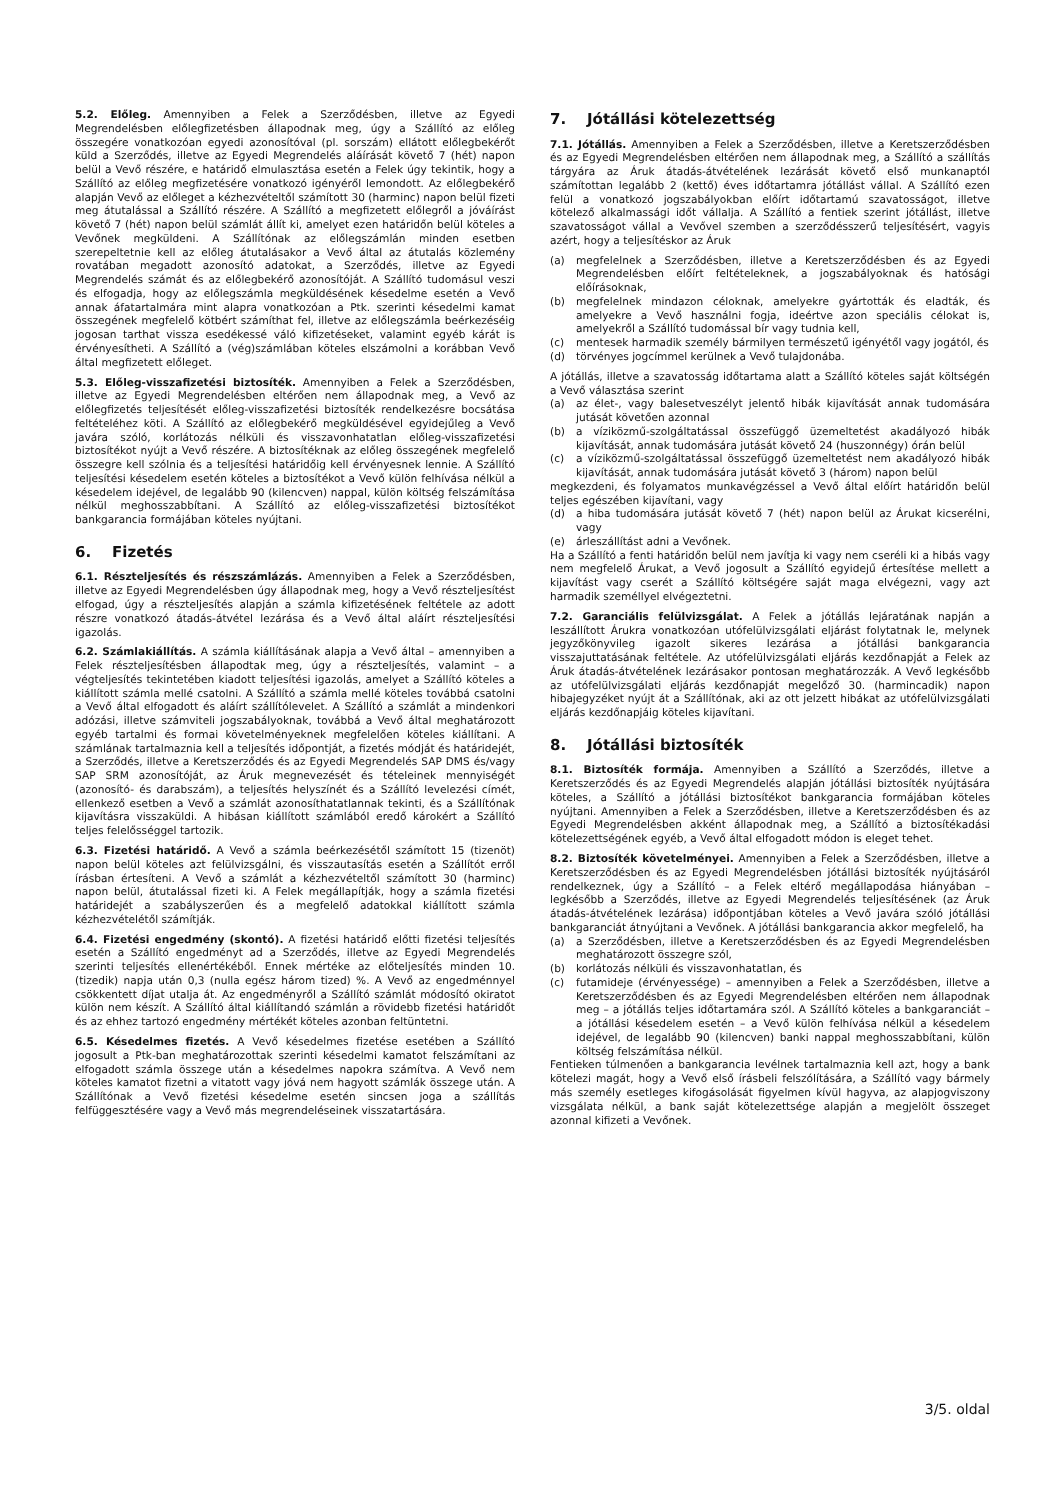5.2. Előleg. Amennyiben a Felek a Szerződésben, illetve az Egyedi Megrendelésben előlegfizetésben állapodnak meg, úgy a Szállító az előleg összegére vonatkozóan egyedi azonosítóval (pl. sorszám) ellátott előlegbekérőt küld a Szerződés, illetve az Egyedi Megrendelés aláírását követő 7 (hét) napon belül a Vevő részére, e határidő elmulasztása esetén a Felek úgy tekintik, hogy a Szállító az előleg megfizetésére vonatkozó igényéről lemondott. Az előlegbekérő alapján Vevő az előleget a kézhezvételtől számított 30 (harminc) napon belül fizeti meg átutalással a Szállító részére. A Szállító a megfizetett előlegről a jóváírást követő 7 (hét) napon belül számlát állít ki, amelyet ezen határidőn belül köteles a Vevőnek megküldeni. A Szállítónak az előlegszámlán minden esetben szerepeltetnie kell az előleg átutalásakor a Vevő által az átutalás közlemény rovatában megadott azonosító adatokat, a Szerződés, illetve az Egyedi Megrendelés számát és az előlegbekérő azonosítóját. A Szállító tudomásul veszi és elfogadja, hogy az előlegszámla megküldésének késedelme esetén a Vevő annak áfatartalmára mint alapra vonatkozóan a Ptk. szerinti késedelmi kamat összegének megfelelő kötbért számíthat fel, illetve az előlegszámla beérkezéséig jogosan tarthat vissza esedékessé váló kifizetéseket, valamint egyéb kárát is érvényesítheti. A Szállító a (vég)számlában köteles elszámolni a korábban Vevő által megfizetett előleget.
5.3. Előleg-visszafizetési biztosíték. Amennyiben a Felek a Szerződésben, illetve az Egyedi Megrendelésben eltérően nem állapodnak meg, a Vevő az előlegfizetés teljesítését előleg-visszafizetési biztosíték rendelkezésre bocsátása feltételéhez köti. A Szállító az előlegbekérő megküldésével egyidejűleg a Vevő javára szóló, korlátozás nélküli és visszavonhatatlan előleg-visszafizetési biztosítékot nyújt a Vevő részére. A biztosítéknak az előleg összegének megfelelő összegre kell szólnia és a teljesítési határidőig kell érvényesnek lennie. A Szállító teljesítési késedelem esetén köteles a biztosítékot a Vevő külön felhívása nélkül a késedelem idejével, de legalább 90 (kilencven) nappal, külön költség felszámítása nélkül meghosszabbítani. A Szállító az előleg-visszafizetési biztosítékot bankgarancia formájában köteles nyújtani.
6. Fizetés
6.1. Részteljesítés és részszámlázás. Amennyiben a Felek a Szerződésben, illetve az Egyedi Megrendelésben úgy állapodnak meg, hogy a Vevő részteljesítést elfogad, úgy a részteljesítés alapján a számla kifizetésének feltétele az adott részre vonatkozó átadás-átvétel lezárása és a Vevő által aláírt részteljesítési igazolás.
6.2. Számlakiállítás. A számla kiállításának alapja a Vevő által – amennyiben a Felek részteljesítésben állapodtak meg, úgy a részteljesítés, valamint – a végteljesítés tekintetében kiadott teljesítési igazolás, amelyet a Szállító köteles a kiállított számla mellé csatolni. A Szállító a számla mellé köteles továbbá csatolni a Vevő által elfogadott és aláírt szállítólevelet. A Szállító a számlát a mindenkori adózási, illetve számviteli jogszabályoknak, továbbá a Vevő által meghatározott egyéb tartalmi és formai követelményeknek megfelelően köteles kiállítani. A számlának tartalmaznia kell a teljesítés időpontját, a fizetés módját és határidejét, a Szerződés, illetve a Keretszerződés és az Egyedi Megrendelés SAP DMS és/vagy SAP SRM azonosítóját, az Áruk megnevezését és tételeinek mennyiségét (azonosító- és darabszám), a teljesítés helyszínét és a Szállító levelezési címét, ellenkező esetben a Vevő a számlát azonosíthatatlannak tekinti, és a Szállítónak kijavításra visszaküldi. A hibásan kiállított számlából eredő károkért a Szállító teljes felelősséggel tartozik.
6.3. Fizetési határidő. A Vevő a számla beérkezésétől számított 15 (tizenöt) napon belül köteles azt felülvizsgálni, és visszautasítás esetén a Szállítót erről írásban értesíteni. A Vevő a számlát a kézhezvételtől számított 30 (harminc) napon belül, átutalással fizeti ki. A Felek megállapítják, hogy a számla fizetési határidejét a szabályszerűen és a megfelelő adatokkal kiállított számla kézhezvételétől számítják.
6.4. Fizetési engedmény (skontó). A fizetési határidő előtti fizetési teljesítés esetén a Szállító engedményt ad a Szerződés, illetve az Egyedi Megrendelés szerinti teljesítés ellenértékéből. Ennek mértéke az előteljesítés minden 10. (tizedik) napja után 0,3 (nulla egész három tized) %. A Vevő az engedménnyel csökkentett díjat utalja át. Az engedményről a Szállító számlát módosító okiratot külön nem készít. A Szállító által kiállítandó számlán a rövidebb fizetési határidőt és az ehhez tartozó engedmény mértékét köteles azonban feltüntetni.
6.5. Késedelmes fizetés. A Vevő késedelmes fizetése esetében a Szállító jogosult a Ptk-ban meghatározottak szerinti késedelmi kamatot felszámítani az elfogadott számla összege után a késedelmes napokra számítva. A Vevő nem köteles kamatot fizetni a vitatott vagy jóvá nem hagyott számlák összege után. A Szállítónak a Vevő fizetési késedelme esetén sincsen joga a szállítás felfüggesztésére vagy a Vevő más megrendeléseinek visszatartására.
7. Jótállási kötelezettség
7.1. Jótállás. Amennyiben a Felek a Szerződésben, illetve a Keretszerződésben és az Egyedi Megrendelésben eltérően nem állapodnak meg, a Szállító a szállítás tárgyára az Áruk átadás-átvételének lezárását követő első munkanaptól számítottan legalább 2 (kettő) éves időtartamra jótállást vállal. A Szállító ezen felül a vonatkozó jogszabályokban előírt időtartamú szavatosságot, illetve kötelező alkalmassági időt vállalja. A Szállító a fentiek szerint jótállást, illetve szavatosságot vállal a Vevővel szemben a szerződésszerű teljesítésért, vagyis azért, hogy a teljesítéskor az Áruk
(a) megfelelnek a Szerződésben, illetve a Keretszerződésben és az Egyedi Megrendelésben előírt feltételeknek, a jogszabályoknak és hatósági előírásoknak,
(b) megfelelnek mindazon céloknak, amelyekre gyártották és eladták, és amelyekre a Vevő használni fogja, ideértve azon speciális célokat is, amelyekről a Szállító tudomással bír vagy tudnia kell,
(c) mentesek harmadik személy bármilyen természetű igényétől vagy jogától, és
(d) törvényes jogcímmel kerülnek a Vevő tulajdonába.
A jótállás, illetve a szavatosság időtartama alatt a Szállító köteles saját költségén a Vevő választása szerint
(a) az élet-, vagy balesetveszélyt jelentő hibák kijavítását annak tudomására jutását követően azonnal
(b) a víziközmű-szolgáltatással összefüggő üzemeltetést akadályozó hibák kijavítását, annak tudomására jutását követő 24 (huszonnégy) órán belül
(c) a víziközmű-szolgáltatással összefüggő üzemeltetést nem akadályozó hibák kijavítását, annak tudomására jutását követő 3 (három) napon belül
megkezdeni, és folyamatos munkavégzéssel a Vevő által előírt határidőn belül teljes egészében kijavítani, vagy
(d) a hiba tudomására jutását követő 7 (hét) napon belül az Árukat kicserélni, vagy
(e) árleszállítást adni a Vevőnek.
Ha a Szállító a fenti határidőn belül nem javítja ki vagy nem cseréli ki a hibás vagy nem megfelelő Árukat, a Vevő jogosult a Szállító egyidejű értesítése mellett a kijavítást vagy cserét a Szállító költségére saját maga elvégezni, vagy azt harmadik személlyel elvégeztetni.
7.2. Garanciális felülvizsgálat. A Felek a jótállás lejáratának napján a leszállított Árukra vonatkozóan utófelülvizsgálati eljárást folytatnak le, melynek jegyzőkönyvileg igazolt sikeres lezárása a jótállási bankgarancia visszajuttatásának feltétele. Az utófelülvizsgálati eljárás kezdőnapját a Felek az Áruk átadás-átvételének lezárásakor pontosan meghatározzák. A Vevő legkésőbb az utófelülvizsgálati eljárás kezdőnapját megelőző 30. (harmincadik) napon hibajegyzéket nyújt át a Szállítónak, aki az ott jelzett hibákat az utófelülvizsgálati eljárás kezdőnapjáig köteles kijavítani.
8. Jótállási biztosíték
8.1. Biztosíték formája. Amennyiben a Szállító a Szerződés, illetve a Keretszerződés és az Egyedi Megrendelés alapján jótállási biztosíték nyújtására köteles, a Szállító a jótállási biztosítékot bankgarancia formájában köteles nyújtani. Amennyiben a Felek a Szerződésben, illetve a Keretszerződésben és az Egyedi Megrendelésben akként állapodnak meg, a Szállító a biztosítékadási kötelezettségének egyéb, a Vevő által elfogadott módon is eleget tehet.
8.2. Biztosíték követelményei. Amennyiben a Felek a Szerződésben, illetve a Keretszerződésben és az Egyedi Megrendelésben jótállási biztosíték nyújtásáról rendelkeznek, úgy a Szállító – a Felek eltérő megállapodása hiányában – legkésőbb a Szerződés, illetve az Egyedi Megrendelés teljesítésének (az Áruk átadás-átvételének lezárása) időpontjában köteles a Vevő javára szóló jótállási bankgaranciát átnyújtani a Vevőnek. A jótállási bankgarancia akkor megfelelő, ha
(a) a Szerződésben, illetve a Keretszerződésben és az Egyedi Megrendelésben meghatározott összegre szól,
(b) korlátozás nélküli és visszavonhatatlan, és
(c) futamideje (érvényessége) – amennyiben a Felek a Szerződésben, illetve a Keretszerződésben és az Egyedi Megrendelésben eltérően nem állapodnak meg – a jótállás teljes időtartamára szól. A Szállító köteles a bankgaranciát – a jótállási késedelem esetén – a Vevő külön felhívása nélkül a késedelem idejével, de legalább 90 (kilencven) banki nappal meghosszabbítani, külön költség felszámítása nélkül.
Fentieken túlmenően a bankgarancia levélnek tartalmaznia kell azt, hogy a bank kötelezi magát, hogy a Vevő első írásbeli felszólítására, a Szállító vagy bármely más személy esetleges kifogásolását figyelmen kívül hagyva, az alapjogviszony vizsgálata nélkül, a bank saját kötelezettsége alapján a megjelölt összeget azonnal kifizeti a Vevőnek.
3/5. oldal